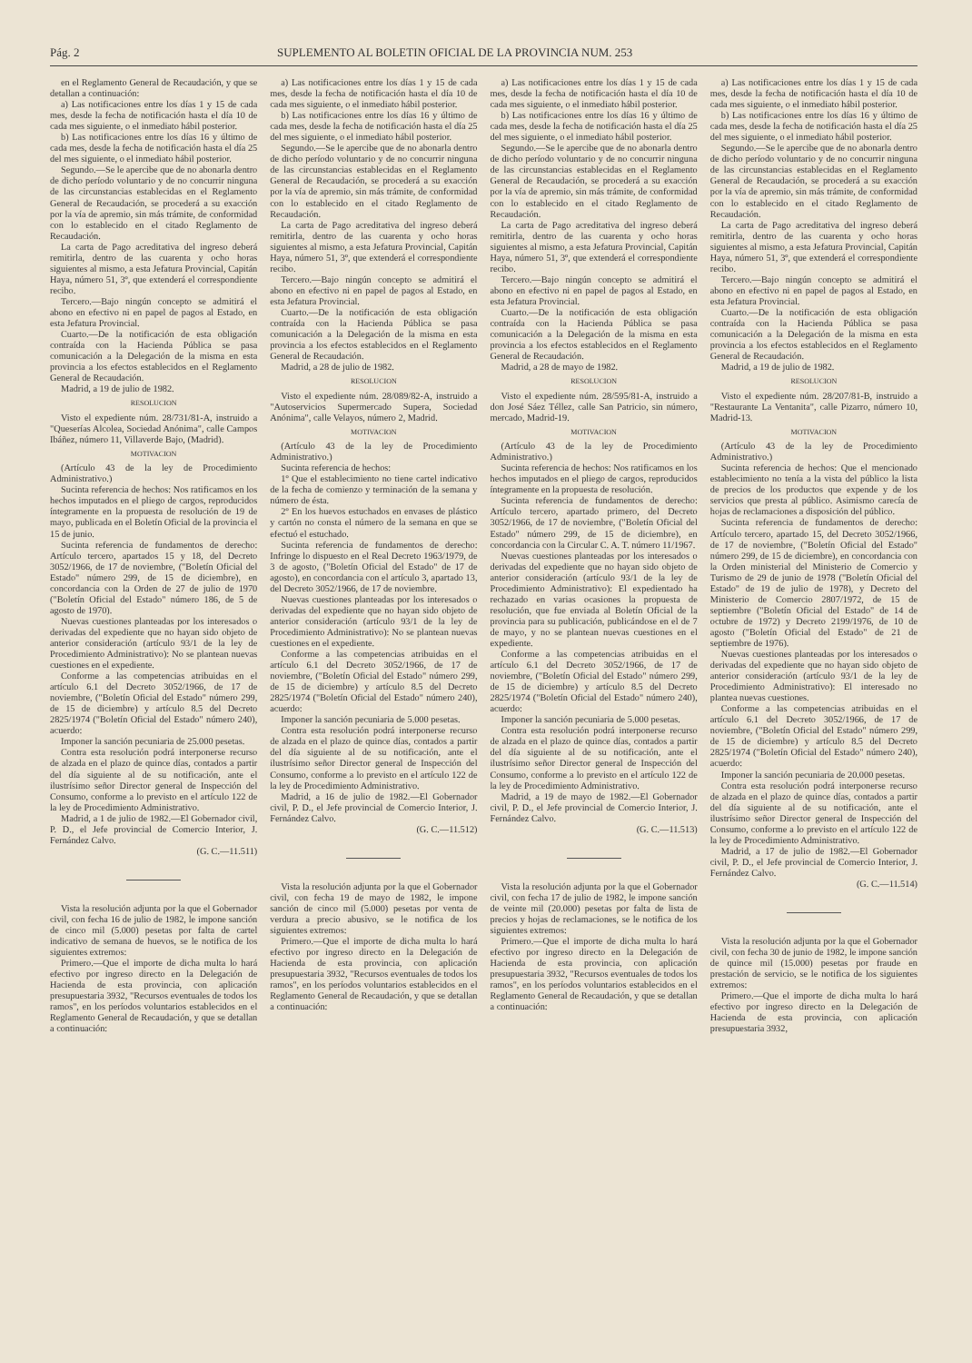Pág. 2 SUPLEMENTO AL BOLETIN OFICIAL DE LA PROVINCIA NUM. 253
en el Reglamento General de Recaudación, y que se detallan a continuación:
a) Las notificaciones entre los días 1 y 15 de cada mes, desde la fecha de notificación hasta el día 10 de cada mes siguiente, o el inmediato hábil posterior.
b) Las notificaciones entre los días 16 y último de cada mes, desde la fecha de notificación hasta el día 25 del mes siguiente, o el inmediato hábil posterior.
Segundo.—Se le apercibe que de no abonarla dentro de dicho período voluntario y de no concurrir ninguna de las circunstancias establecidas en el Reglamento General de Recaudación, se procederá a su exacción por la vía de apremio, sin más trámite, de conformidad con lo establecido en el citado Reglamento de Recaudación.
La carta de Pago acreditativa del ingreso deberá remitirla, dentro de las cuarenta y ocho horas siguientes al mismo, a esta Jefatura Provincial, Capitán Haya, número 51, 3º, que extenderá el correspondiente recibo.
Tercero.—Bajo ningún concepto se admitirá el abono en efectivo ni en papel de pagos al Estado, en esta Jefatura Provincial.
Cuarto.—De la notificación de esta obligación contraída con la Hacienda Pública se pasa comunicación a la Delegación de la misma en esta provincia a los efectos establecidos en el Reglamento General de Recaudación.
Madrid, a 19 de julio de 1982.
RESOLUCION
Visto el expediente núm. 28/731/81-A, instruido a "Queserías Alcolea, Sociedad Anónima", calle Campos Ibáñez, número 11, Villaverde Bajo, (Madrid).
MOTIVACION
(Artículo 43 de la ley de Procedimiento Administrativo.)
Sucinta referencia de hechos: Nos ratificamos en los hechos imputados en el pliego de cargos, reproducidos íntegramente en la propuesta de resolución de 19 de mayo, publicada en el Boletín Oficial de la provincia el 15 de junio.
Sucinta referencia de fundamentos de derecho: Artículo tercero, apartados 15 y 18, del Decreto 3052/1966, de 17 de noviembre, ("Boletín Oficial del Estado" número 299, de 15 de diciembre), en concordancia con la Orden de 27 de julio de 1970 ("Boletín Oficial del Estado" número 186, de 5 de agosto de 1970).
Nuevas cuestiones planteadas por los interesados o derivadas del expediente que no hayan sido objeto de anterior consideración (artículo 93/1 de la ley de Procedimiento Administrativo): No se plantean nuevas cuestiones en el expediente.
Conforme a las competencias atribuidas en el artículo 6.1 del Decreto 3052/1966, de 17 de noviembre, ("Boletín Oficial del Estado" número 299, de 15 de diciembre) y artículo 8.5 del Decreto 2825/1974 ("Boletín Oficial del Estado" número 240), acuerdo:
Imponer la sanción pecuniaria de 25.000 pesetas.
Contra esta resolución podrá interponerse recurso de alzada en el plazo de quince días, contados a partir del día siguiente al de su notificación, ante el ilustrísimo señor Director general de Inspección del Consumo, conforme a lo previsto en el artículo 122 de la ley de Procedimiento Administrativo.
Madrid, a 1 de julio de 1982.—El Gobernador civil, P. D., el Jefe provincial de Comercio Interior, J. Fernández Calvo.
(G. C.—11.511)
Vista la resolución adjunta por la que el Gobernador civil, con fecha 16 de julio de 1982, le impone sanción de cinco mil (5.000) pesetas por falta de cartel indicativo de semana de huevos, se le notifica de los siguientes extremos:
Primero.—Que el importe de dicha multa lo hará efectivo por ingreso directo en la Delegación de Hacienda de esta provincia, con aplicación presupuestaria 3932, "Recursos eventuales de todos los ramos", en los períodos voluntarios establecidos en el Reglamento General de Recaudación, y que se detallan a continuación:
a) Las notificaciones entre los días 1 y 15 de cada mes, desde la fecha de notificación hasta el día 10 de cada mes siguiente, o el inmediato hábil posterior.
b) Las notificaciones entre los días 16 y último de cada mes, desde la fecha de notificación hasta el día 25 del mes siguiente, o el inmediato hábil posterior.
Segundo.—Se le apercibe que de no abonarla dentro de dicho período voluntario y de no concurrir ninguna de las circunstancias establecidas en el Reglamento General de Recaudación, se procederá a su exacción por la vía de apremio, sin más trámite, de conformidad con lo establecido en el citado Reglamento de Recaudación.
La carta de Pago acreditativa del ingreso deberá remitirla, dentro de las cuarenta y ocho horas siguientes al mismo, a esta Jefatura Provincial, Capitán Haya, número 51, 3º, que extenderá el correspondiente recibo.
Tercero.—Bajo ningún concepto se admitirá el abono en efectivo ni en papel de pagos al Estado, en esta Jefatura Provincial.
Cuarto.—De la notificación de esta obligación contraída con la Hacienda Pública se pasa comunicación a la Delegación de la misma en esta provincia a los efectos establecidos en el Reglamento General de Recaudación.
Madrid, a 28 de julio de 1982.
RESOLUCION
Visto el expediente núm. 28/089/82-A, instruido a "Autoservicios Supermercado Supera, Sociedad Anónima", calle Velayos, número 2, Madrid.
MOTIVACION
(Artículo 43 de la ley de Procedimiento Administrativo.)
Sucinta referencia de hechos:
1º Que el establecimiento no tiene cartel indicativo de la fecha de comienzo y terminación de la semana y número de ésta.
2º En los huevos estuchados en envases de plástico y cartón no consta el número de la semana en que se efectuó el estuchado.
Sucinta referencia de fundamentos de derecho: Infringe lo dispuesto en el Real Decreto 1963/1979, de 3 de agosto, ("Boletín Oficial del Estado" de 17 de agosto), en concordancia con el artículo 3, apartado 13, del Decreto 3052/1966, de 17 de noviembre.
Nuevas cuestiones planteadas por los interesados o derivadas del expediente que no hayan sido objeto de anterior consideración (artículo 93/1 de la ley de Procedimiento Administrativo): No se plantean nuevas cuestiones en el expediente.
Conforme a las competencias atribuidas en el artículo 6.1 del Decreto 3052/1966, de 17 de noviembre, ("Boletín Oficial del Estado" número 299, de 15 de diciembre) y artículo 8.5 del Decreto 2825/1974 ("Boletín Oficial del Estado" número 240), acuerdo:
Imponer la sanción pecuniaria de 5.000 pesetas.
Contra esta resolución podrá interponerse recurso de alzada en el plazo de quince días, contados a partir del día siguiente al de su notificación, ante el ilustrísimo señor Director general de Inspección del Consumo, conforme a lo previsto en el artículo 122 de la ley de Procedimiento Administrativo.
Madrid, a 16 de julio de 1982.—El Gobernador civil, P. D., el Jefe provincial de Comercio Interior, J. Fernández Calvo.
(G. C.—11.512)
Vista la resolución adjunta por la que el Gobernador civil, con fecha 19 de mayo de 1982, le impone sanción de cinco mil (5.000) pesetas por venta de verdura a precio abusivo, se le notifica de los siguientes extremos:
Primero.—Que el importe de dicha multa lo hará efectivo por ingreso directo en la Delegación de Hacienda de esta provincia, con aplicación presupuestaria 3932, "Recursos eventuales de todos los ramos", en los períodos voluntarios establecidos en el Reglamento General de Recaudación, y que se detallan a continuación:
a) Las notificaciones entre los días 1 y 15 de cada mes, desde la fecha de notificación hasta el día 10 de cada mes siguiente, o el inmediato hábil posterior.
b) Las notificaciones entre los días 16 y último de cada mes, desde la fecha de notificación hasta el día 25 del mes siguiente, o el inmediato hábil posterior.
Segundo.—Se le apercibe que de no abonarla dentro de dicho período voluntario y de no concurrir ninguna de las circunstancias establecidas en el Reglamento General de Recaudación, se procederá a su exacción por la vía de apremio, sin más trámite, de conformidad con lo establecido en el citado Reglamento de Recaudación.
La carta de Pago acreditativa del ingreso deberá remitirla, dentro de las cuarenta y ocho horas siguientes al mismo, a esta Jefatura Provincial, Capitán Haya, número 51, 3º, que extenderá el correspondiente recibo.
Tercero.—Bajo ningún concepto se admitirá el abono en efectivo ni en papel de pagos al Estado, en esta Jefatura Provincial.
Cuarto.—De la notificación de esta obligación contraída con la Hacienda Pública se pasa comunicación a la Delegación de la misma en esta provincia a los efectos establecidos en el Reglamento General de Recaudación.
Madrid, a 28 de mayo de 1982.
RESOLUCION
Visto el expediente núm. 28/595/81-A, instruido a don José Sáez Téllez, calle San Patricio, sin número, mercado, Madrid-19.
MOTIVACION
(Artículo 43 de la ley de Procedimiento Administrativo.)
Sucinta referencia de hechos: Nos ratificamos en los hechos imputados en el pliego de cargos, reproducidos íntegramente en la propuesta de resolución.
Sucinta referencia de fundamentos de derecho: Artículo tercero, apartado primero, del Decreto 3052/1966, de 17 de noviembre, ("Boletín Oficial del Estado" número 299, de 15 de diciembre), en concordancia con la Circular C. A. T. número 11/1967.
Nuevas cuestiones planteadas por los interesados o derivadas del expediente que no hayan sido objeto de anterior consideración (artículo 93/1 de la ley de Procedimiento Administrativo): El expedientado ha rechazado en varias ocasiones la propuesta de resolución, que fue enviada al Boletín Oficial de la provincia para su publicación, publicándose en el de 7 de mayo, y no se plantean nuevas cuestiones en el expediente.
Conforme a las competencias atribuidas en el artículo 6.1 del Decreto 3052/1966, de 17 de noviembre, ("Boletín Oficial del Estado" número 299, de 15 de diciembre) y artículo 8.5 del Decreto 2825/1974 ("Boletín Oficial del Estado" número 240), acuerdo:
Imponer la sanción pecuniaria de 5.000 pesetas.
Contra esta resolución podrá interponerse recurso de alzada en el plazo de quince días, contados a partir del día siguiente al de su notificación, ante el ilustrísimo señor Director general de Inspección del Consumo, conforme a lo previsto en el artículo 122 de la ley de Procedimiento Administrativo.
Madrid, a 19 de mayo de 1982.—El Gobernador civil, P. D., el Jefe provincial de Comercio Interior, J. Fernández Calvo.
(G. C.—11.513)
Vista la resolución adjunta por la que el Gobernador civil, con fecha 17 de julio de 1982, le impone sanción de veinte mil (20.000) pesetas por falta de lista de precios y hojas de reclamaciones, se le notifica de los siguientes extremos:
Primero.—Que el importe de dicha multa lo hará efectivo por ingreso directo en la Delegación de Hacienda de esta provincia, con aplicación presupuestaria 3932, "Recursos eventuales de todos los ramos", en los períodos voluntarios establecidos en el Reglamento General de Recaudación, y que se detallan a continuación:
a) Las notificaciones entre los días 1 y 15 de cada mes, desde la fecha de notificación hasta el día 10 de cada mes siguiente, o el inmediato hábil posterior.
b) Las notificaciones entre los días 16 y último de cada mes, desde la fecha de notificación hasta el día 25 del mes siguiente, o el inmediato hábil posterior.
Segundo.—Se le apercibe que de no abonarla dentro de dicho período voluntario y de no concurrir ninguna de las circunstancias establecidas en el Reglamento General de Recaudación, se procederá a su exacción por la vía de apremio, sin más trámite, de conformidad con lo establecido en el citado Reglamento de Recaudación.
La carta de Pago acreditativa del ingreso deberá remitirla, dentro de las cuarenta y ocho horas siguientes al mismo, a esta Jefatura Provincial, Capitán Haya, número 51, 3º, que extenderá el correspondiente recibo.
Tercero.—Bajo ningún concepto se admitirá el abono en efectivo ni en papel de pagos al Estado, en esta Jefatura Provincial.
Cuarto.—De la notificación de esta obligación contraída con la Hacienda Pública se pasa comunicación a la Delegación de la misma en esta provincia a los efectos establecidos en el Reglamento General de Recaudación.
Madrid, a 19 de julio de 1982.
RESOLUCION
Visto el expediente núm. 28/207/81-B, instruido a "Restaurante La Ventanita", calle Pizarro, número 10, Madrid-13.
MOTIVACION
(Artículo 43 de la ley de Procedimiento Administrativo.)
Sucinta referencia de hechos: Que el mencionado establecimiento no tenía a la vista del público la lista de precios de los productos que expende y de los servicios que presta al público. Asimismo carecía de hojas de reclamaciones a disposición del público.
Sucinta referencia de fundamentos de derecho: Artículo tercero, apartado 15, del Decreto 3052/1966, de 17 de noviembre, ("Boletín Oficial del Estado" número 299, de 15 de diciembre), en concordancia con la Orden ministerial del Ministerio de Comercio y Turismo de 29 de junio de 1978 ("Boletín Oficial del Estado" de 19 de julio de 1978), y Decreto del Ministerio de Comercio 2807/1972, de 15 de septiembre ("Boletín Oficial del Estado" de 14 de octubre de 1972) y Decreto 2199/1976, de 10 de agosto ("Boletín Oficial del Estado" de 21 de septiembre de 1976).
Nuevas cuestiones planteadas por los interesados o derivadas del expediente que no hayan sido objeto de anterior consideración (artículo 93/1 de la ley de Procedimiento Administrativo): El interesado no plantea nuevas cuestiones.
Conforme a las competencias atribuidas en el artículo 6.1 del Decreto 3052/1966, de 17 de noviembre, ("Boletín Oficial del Estado" número 299, de 15 de diciembre) y artículo 8.5 del Decreto 2825/1974 ("Boletín Oficial del Estado" número 240), acuerdo:
Imponer la sanción pecuniaria de 20.000 pesetas.
Contra esta resolución podrá interponerse recurso de alzada en el plazo de quince días, contados a partir del día siguiente al de su notificación, ante el ilustrísimo señor Director general de Inspección del Consumo, conforme a lo previsto en el artículo 122 de la ley de Procedimiento Administrativo.
Madrid, a 17 de julio de 1982.—El Gobernador civil, P. D., el Jefe provincial de Comercio Interior, J. Fernández Calvo.
(G. C.—11.514)
Vista la resolución adjunta por la que el Gobernador civil, con fecha 30 de junio de 1982, le impone sanción de quince mil (15.000) pesetas por fraude en prestación de servicio, se le notifica de los siguientes extremos:
Primero.—Que el importe de dicha multa lo hará efectivo por ingreso directo en la Delegación de Hacienda de esta provincia, con aplicación presupuestaria 3932,